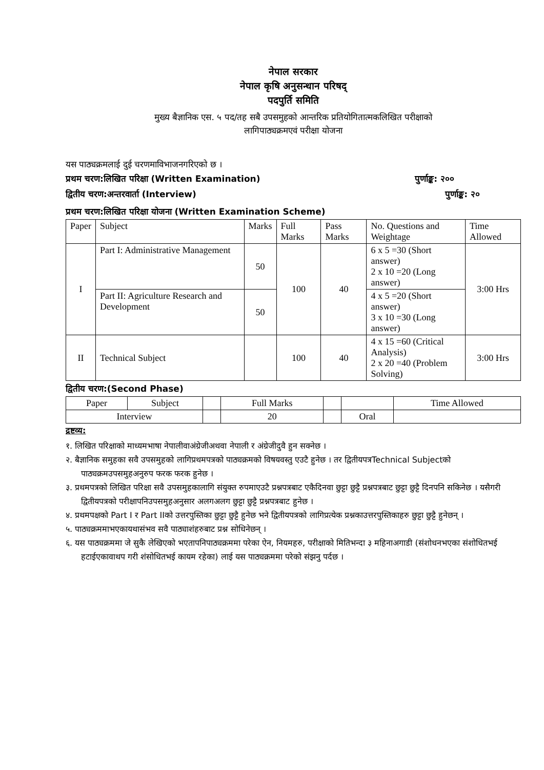नेपाल सरकार
नेपाल कृषि अनुसन्धान परिषद्
पदपुर्ति समिति
मुख्य बैज्ञानिक एस. ५ पद/तह सबै उपसमुहको आन्तरिक प्रतियोगितात्मकलिखित परीक्षाको
लागिपाठ्यक्रमएवं परीक्षा योजना
यस पाठ्यक्रमलाई दुई चरणमाविभाजनगरिएको छ ।
प्रथम चरण:लिखित परिक्षा (Written Examination) पुर्णाङ्क: २००
द्वितीय चरण:अन्तरवार्ता (Interview) पुर्णाङ्क: २०
प्रथम चरण:लिखित परिक्षा योजना (Written Examination Scheme)
| Paper | Subject | Marks | Full Marks | Pass Marks | No. Questions and Weightage | Time Allowed |
| --- | --- | --- | --- | --- | --- | --- |
| I | Part I: Administrative Management | 50 | 100 | 40 | 6 x 5 =30 (Short answer) 2 x 10 =20 (Long answer) | 3:00 Hrs |
| | Part II: Agriculture Research and Development | 50 | | | 4 x 5 =20 (Short answer) 3 x 10 =30 (Long answer) | |
| II | Technical Subject | | 100 | 40 | 4 x 15 =60 (Critical Analysis) 2 x 20 =40 (Problem Solving) | 3:00 Hrs |
द्वितीय चरण:(Second Phase)
| Paper | Subject | | Full Marks | | | Time Allowed |
| Interview | | | 20 | | Oral | |
द्रष्टव्य:
१. लिखित परिक्षाको माध्यमभाषा नेपालीवाअंग्रेजीअथवा नेपाली र अंग्रेजीदुवै हुन सक्नेछ ।
२. बैज्ञानिक समुहका सवै उपसमुहको लागिप्रथमपत्रको पाठ्यक्रमको विषयवस्तु एउटै हुनेछ । तर द्वितीयपत्रTechnical Subjectको पाठ्यक्रमउपसमुहअनुरुप फरक फरक हुनेछ ।
३. प्रथमपत्रको लिखित परिक्षा सवै उपसमुहकालागि संयुक्त रुपमाएउटै प्रश्नपत्रबाट एकैदिनवा छुट्टा छुट्टै प्रश्नपत्रबाट छुट्टा छुट्टै दिनपनि सकिनेछ । यसैगरी द्वितीयपत्रको परीक्षापनिउपसमुहअनुसार अलगअलग छुट्टा छुट्टै प्रश्नपत्रबाट हुनेछ ।
४. प्रथमपक्षको Part I र Part IIको उत्तरपुस्तिका छुट्टा छुट्टै हुनेछ भने द्वितीयपत्रको लागिप्रत्येक प्रश्नकाउत्तरपुस्तिकाहरु छुट्टा छुट्टै हुनेछन् ।
५. पाठ्यक्रममाभएकायथासंभव सवै पाठ्याशंहरुबाट प्रश्न सोधिनेछन् ।
६. यस पाठ्यक्रममा जे सुकै लेखिएको भएतापनिपाठ्यक्रममा परेका ऐन, नियमहरु, परीक्षाको मितिभन्दा ३ महिनाअगाडी (संशोधनभएका संशोधितभई हटाईएकावाथप गरी शंसोधितभई कायम रहेका) लाई यस पाठ्यक्रममा परेको संझनु पर्दछ ।